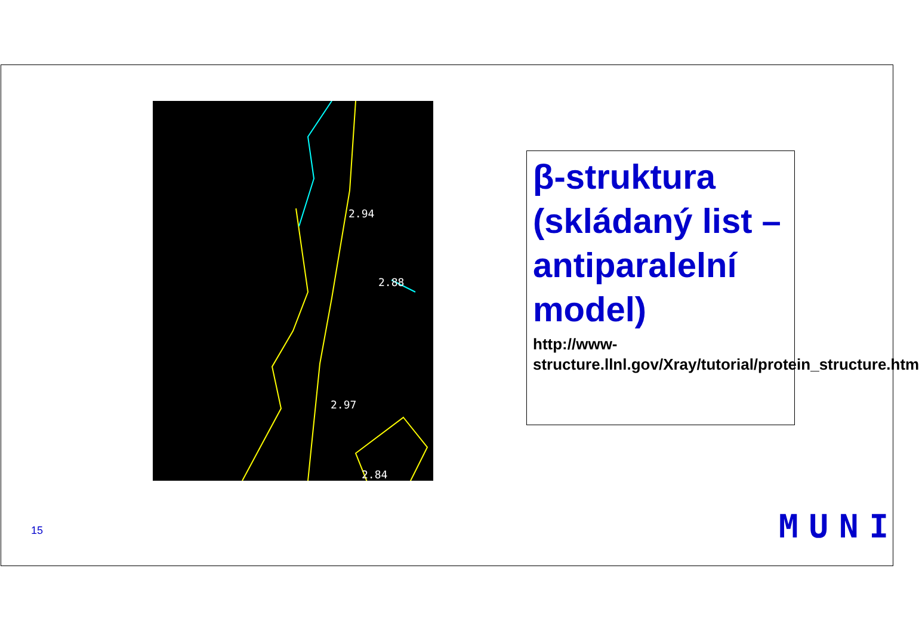2.94
2.88
2.97
2.84
β-struktura (skládaný list – antiparalelní model)
http://www-structure.llnl.gov/Xray/tutorial/protein_structure.htm
15 MUNI